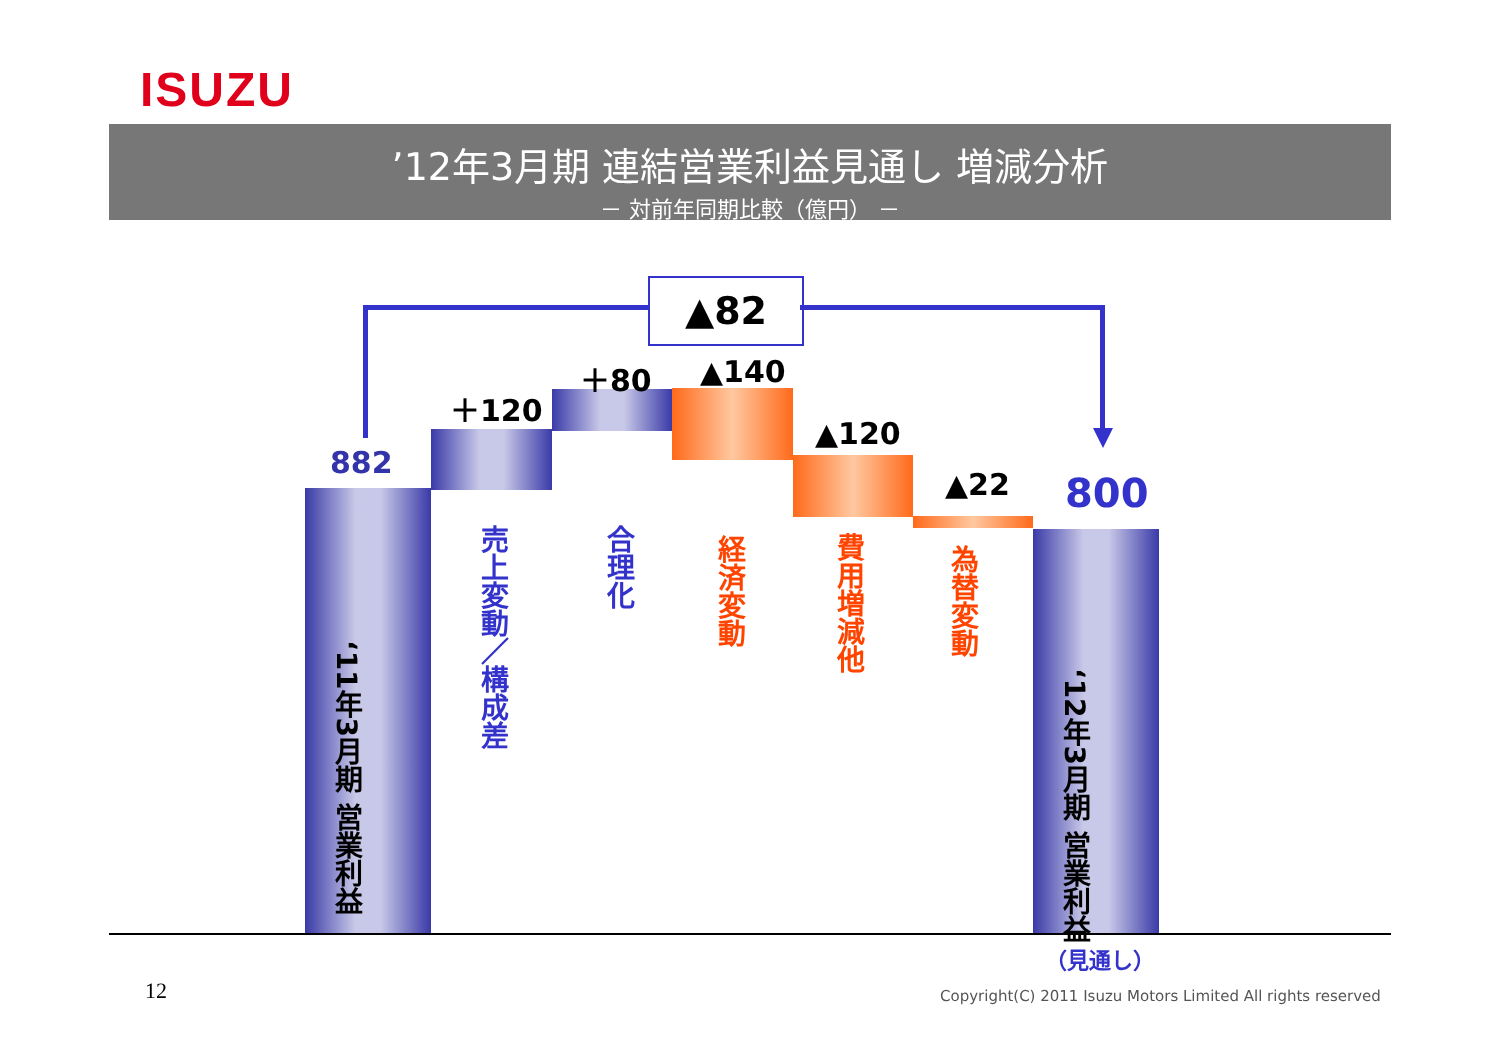ISUZU
’12年3月期 連結営業利益見通し 増減分析
－ 対前年同期比較（億円） －
▲82
882
＋120
＋80 ▲140
▲120
▲22 800
‘11年3月期 営業利益
売上変動／構成差
合理化
経済変動
費用増減他
為替変動
‘12年3月期 営業利益
（見通し）
12
Copyright(C) 2011 Isuzu Motors Limited All rights reserved